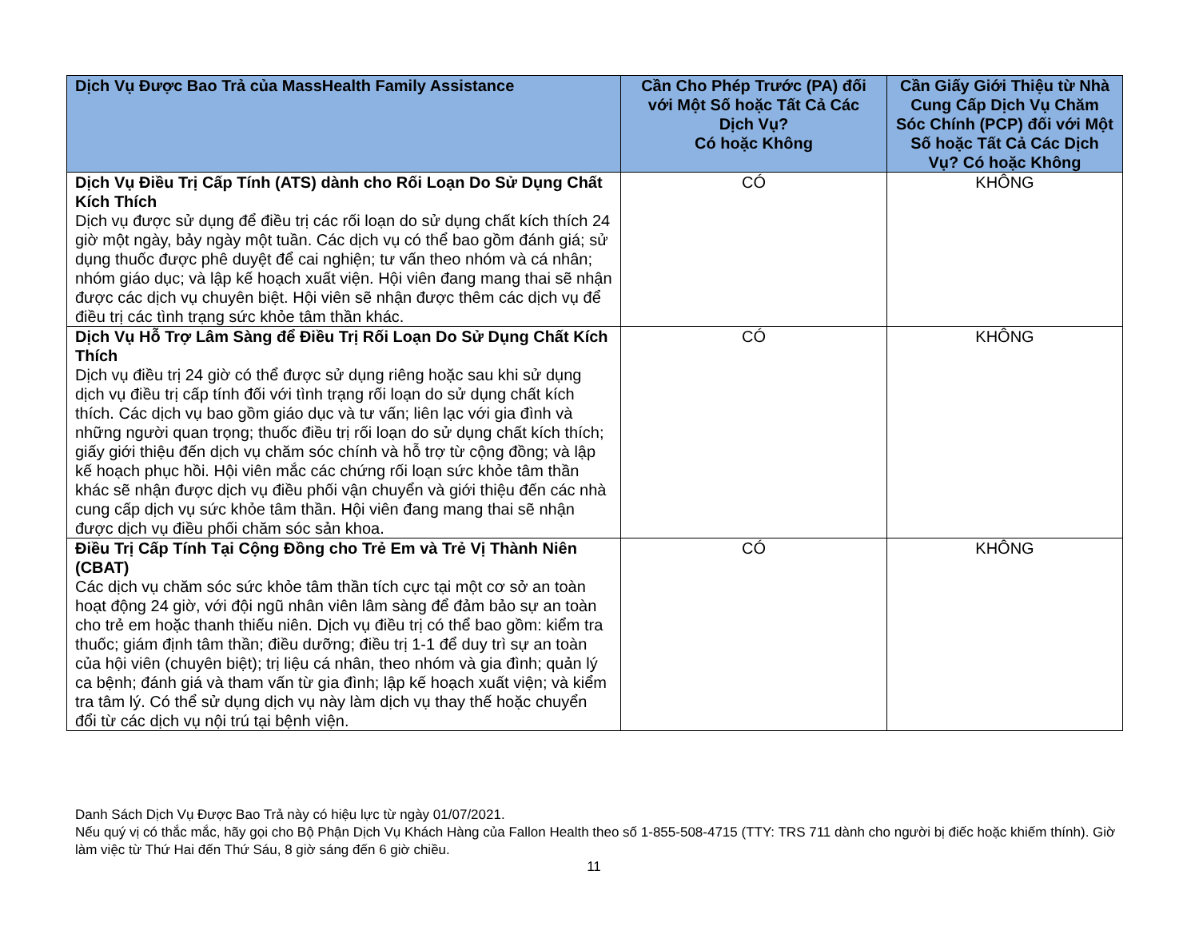| Dịch Vụ Được Bao Trả của MassHealth Family Assistance | Cần Cho Phép Trước (PA) đối với Một Số hoặc Tất Cả Các Dịch Vụ? Có hoặc Không | Cần Giấy Giới Thiệu từ Nhà Cung Cấp Dịch Vụ Chăm Sóc Chính (PCP) đối với Một Số hoặc Tất Cả Các Dịch Vụ? Có hoặc Không |
| --- | --- | --- |
| Dịch Vụ Điều Trị Cấp Tính (ATS) dành cho Rối Loạn Do Sử Dụng Chất Kích Thích Dịch vụ được sử dụng để điều trị các rối loạn do sử dụng chất kích thích 24 giờ một ngày, bảy ngày một tuần. Các dịch vụ có thể bao gồm đánh giá; sử dụng thuốc được phê duyệt để cai nghiện; tư vấn theo nhóm và cá nhân; nhóm giáo dục; và lập kế hoạch xuất viện. Hội viên đang mang thai sẽ nhận được các dịch vụ chuyên biệt. Hội viên sẽ nhận được thêm các dịch vụ để điều trị các tình trạng sức khỏe tâm thần khác. | CÓ | KHÔNG |
| Dịch Vụ Hỗ Trợ Lâm Sàng để Điều Trị Rối Loạn Do Sử Dụng Chất Kích Thích Dịch vụ điều trị 24 giờ có thể được sử dụng riêng hoặc sau khi sử dụng dịch vụ điều trị cấp tính đối với tình trạng rối loạn do sử dụng chất kích thích. Các dịch vụ bao gồm giáo dục và tư vấn; liên lạc với gia đình và những người quan trọng; thuốc điều trị rối loạn do sử dụng chất kích thích; giấy giới thiệu đến dịch vụ chăm sóc chính và hỗ trợ từ cộng đồng; và lập kế hoạch phục hồi. Hội viên mắc các chứng rối loạn sức khỏe tâm thần khác sẽ nhận được dịch vụ điều phối vận chuyển và giới thiệu đến các nhà cung cấp dịch vụ sức khỏe tâm thần. Hội viên đang mang thai sẽ nhận được dịch vụ điều phối chăm sóc sản khoa. | CÓ | KHÔNG |
| Điều Trị Cấp Tính Tại Cộng Đồng cho Trẻ Em và Trẻ Vị Thành Niên (CBAT) Các dịch vụ chăm sóc sức khỏe tâm thần tích cực tại một cơ sở an toàn hoạt động 24 giờ, với đội ngũ nhân viên lâm sàng để đảm bảo sự an toàn cho trẻ em hoặc thanh thiếu niên. Dịch vụ điều trị có thể bao gồm: kiểm tra thuốc; giám định tâm thần; điều dưỡng; điều trị 1-1 để duy trì sự an toàn của hội viên (chuyên biệt); trị liệu cá nhân, theo nhóm và gia đình; quản lý ca bệnh; đánh giá và tham vấn từ gia đình; lập kế hoạch xuất viện; và kiểm tra tâm lý. Có thể sử dụng dịch vụ này làm dịch vụ thay thế hoặc chuyển đổi từ các dịch vụ nội trú tại bệnh viện. | CÓ | KHÔNG |
Danh Sách Dịch Vụ Được Bao Trả này có hiệu lực từ ngày 01/07/2021.
Nếu quý vị có thắc mắc, hãy gọi cho Bộ Phận Dịch Vụ Khách Hàng của Fallon Health theo số 1-855-508-4715 (TTY: TRS 711 dành cho người bị điếc hoặc khiếm thính). Giờ làm việc từ Thứ Hai đến Thứ Sáu, 8 giờ sáng đến 6 giờ chiều.
11